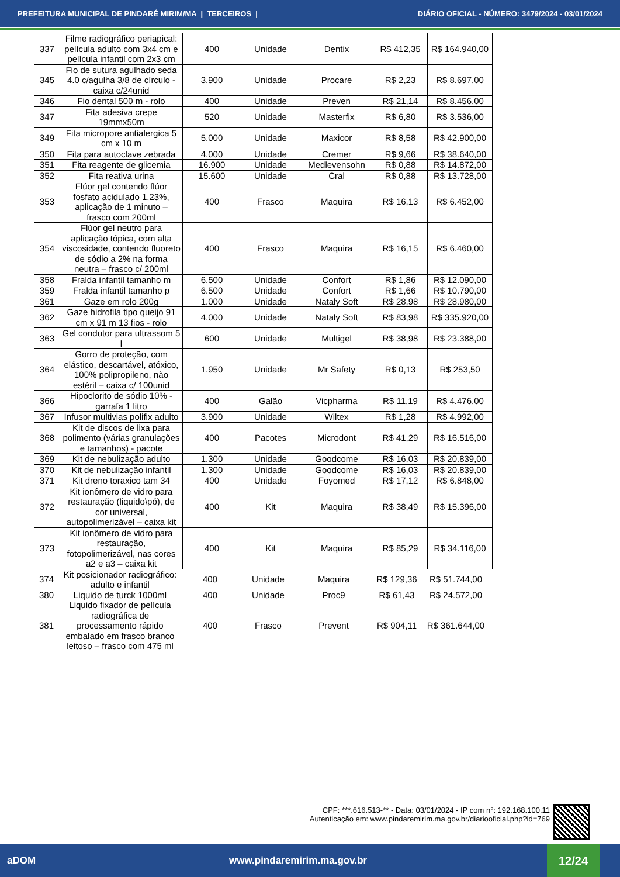PREFEITURA MUNICIPAL DE PINDARÉ MIRIM/MA | TERCEIROS | DIÁRIO OFICIAL - NÚMERO: 3479/2024 - 03/01/2024
| 337 | Filme radiográfico periapical: película adulto com 3x4 cm e película infantil com 2x3 cm | 400 | Unidade | Dentix | R$ 412,35 | R$ 164.940,00 |
| 345 | Fio de sutura agulhado seda 4.0 c/agulha 3/8 de círculo - caixa c/24unid | 3.900 | Unidade | Procare | R$ 2,23 | R$ 8.697,00 |
| 346 | Fio dental 500 m - rolo | 400 | Unidade | Preven | R$ 21,14 | R$ 8.456,00 |
| 347 | Fita adesiva crepe 19mmx50m | 520 | Unidade | Masterfix | R$ 6,80 | R$ 3.536,00 |
| 349 | Fita micropore antialergica 5 cm x 10 m | 5.000 | Unidade | Maxicor | R$ 8,58 | R$ 42.900,00 |
| 350 | Fita para autoclave zebrada | 4.000 | Unidade | Cremer | R$ 9,66 | R$ 38.640,00 |
| 351 | Fita reagente de glicemia | 16.900 | Unidade | Medlevensohn | R$ 0,88 | R$ 14.872,00 |
| 352 | Fita reativa urina | 15.600 | Unidade | Cral | R$ 0,88 | R$ 13.728,00 |
| 353 | Flúor gel contendo flúor fosfato acidulado 1,23%, aplicação de 1 minuto – frasco com 200ml | 400 | Frasco | Maquira | R$ 16,13 | R$ 6.452,00 |
| 354 | Flúor gel neutro para aplicação tópica, com alta viscosidade, contendo fluoreto de sódio a 2% na forma neutra – frasco c/ 200ml | 400 | Frasco | Maquira | R$ 16,15 | R$ 6.460,00 |
| 358 | Fralda infantil tamanho m | 6.500 | Unidade | Confort | R$ 1,86 | R$ 12.090,00 |
| 359 | Fralda infantil tamanho p | 6.500 | Unidade | Confort | R$ 1,66 | R$ 10.790,00 |
| 361 | Gaze em rolo 200g | 1.000 | Unidade | Nataly Soft | R$ 28,98 | R$ 28.980,00 |
| 362 | Gaze hidrofila tipo queijo 91 cm x 91 m 13 fios - rolo | 4.000 | Unidade | Nataly Soft | R$ 83,98 | R$ 335.920,00 |
| 363 | Gel condutor para ultrassom 5 l | 600 | Unidade | Multigel | R$ 38,98 | R$ 23.388,00 |
| 364 | Gorro de proteção, com elástico, descartável, atóxico, 100% polipropileno, não estéril – caixa c/ 100unid | 1.950 | Unidade | Mr Safety | R$ 0,13 | R$ 253,50 |
| 366 | Hipoclorito de sódio 10% - garrafa 1 litro | 400 | Galão | Vicpharma | R$ 11,19 | R$ 4.476,00 |
| 367 | Infusor multivias polifix adulto | 3.900 | Unidade | Wiltex | R$ 1,28 | R$ 4.992,00 |
| 368 | Kit de discos de lixa para polimento (várias granulações e tamanhos) - pacote | 400 | Pacotes | Microdont | R$ 41,29 | R$ 16.516,00 |
| 369 | Kit de nebulização adulto | 1.300 | Unidade | Goodcome | R$ 16,03 | R$ 20.839,00 |
| 370 | Kit de nebulização infantil | 1.300 | Unidade | Goodcome | R$ 16,03 | R$ 20.839,00 |
| 371 | Kit dreno toraxico tam 34 | 400 | Unidade | Foyomed | R$ 17,12 | R$ 6.848,00 |
| 372 | Kit ionômero de vidro para restauração (liquido\pó), de cor universal, autopolimerizável – caixa kit | 400 | Kit | Maquira | R$ 38,49 | R$ 15.396,00 |
| 373 | Kit ionômero de vidro para restauração, fotopolimerizável, nas cores a2 e a3 – caixa kit | 400 | Kit | Maquira | R$ 85,29 | R$ 34.116,00 |
| 374 | Kit posicionador radiográfico: adulto e infantil | 400 | Unidade | Maquira | R$ 129,36 | R$ 51.744,00 |
| 380 | Liquido de turck 1000ml | 400 | Unidade | Proc9 | R$ 61,43 | R$ 24.572,00 |
| 381 | Liquido fixador de película radiográfica de processamento rápido embalado em frasco branco leitoso – frasco com 475 ml | 400 | Frasco | Prevent | R$ 904,11 | R$ 361.644,00 |
CPF: ***.616.513-** - Data: 03/01/2024 - IP com n°: 192.168.100.11
Autenticação em: www.pindaremirim.ma.gov.br/diariooficial.php?id=769
aDOM www.pindaremirim.ma.gov.br
12/24